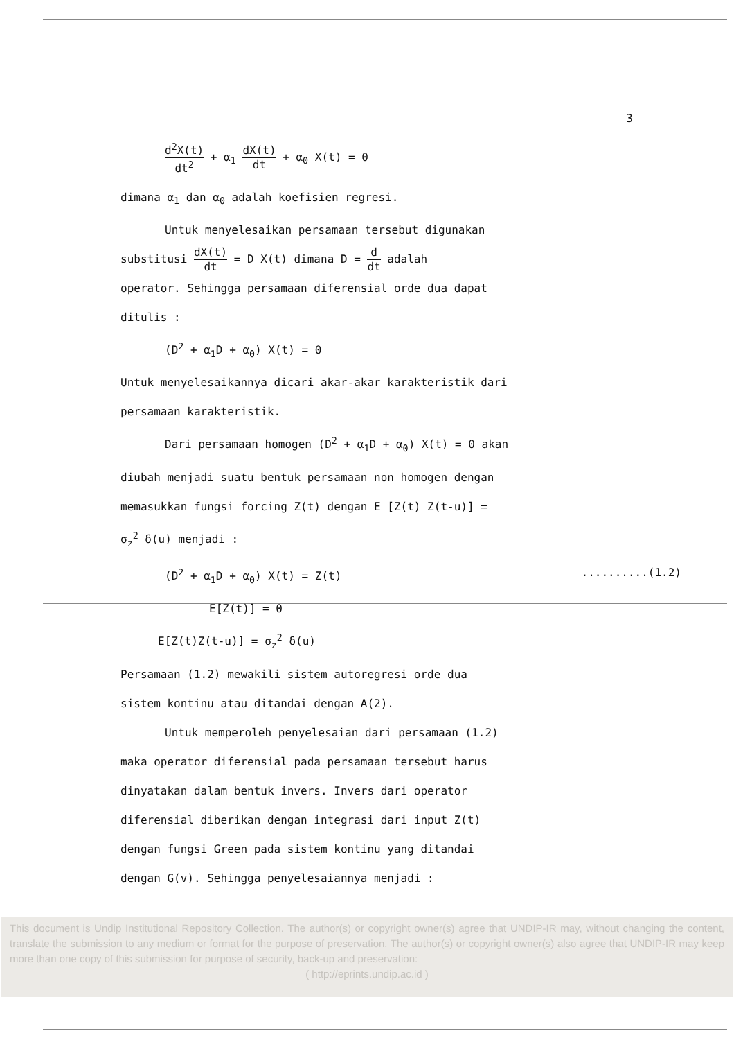3
d<sup>2</sup>X(t) dt<sup>2</sup> + α<sub>1</sub> dX(t) dt + α<sub>0</sub> X(t) = 0
dimana α<sub>1</sub> dan α<sub>0</sub> adalah koefisien regresi.
Untuk menyelesaikan persamaan tersebut digunakan
substitusi dX(t) dt = D X(t) dimana D = d dt adalah
operator. Sehingga persamaan diferensial orde dua dapat
ditulis :
(D<sup>2</sup> + α<sub>1</sub>D + α<sub>0</sub>) X(t) = 0
Untuk menyelesaikannya dicari akar-akar karakteristik dari
persamaan karakteristik.
Dari persamaan homogen (D<sup>2</sup> + α<sub>1</sub>D + α<sub>0</sub>) X(t) = 0 akan
diubah menjadi suatu bentuk persamaan non homogen dengan
memasukkan fungsi forcing Z(t) dengan E [Z(t) Z(t-u)] =
σ<sub>z</sub><sup>2</sup> δ(u) menjadi :
(D<sup>2</sup> + α<sub>1</sub>D + α<sub>0</sub>) X(t) = Z(t) ..........(1.2)
E[Z(t)] = 0
E[Z(t)Z(t-u)] = σ<sub>z</sub><sup>2</sup> δ(u)
Persamaan (1.2) mewakili sistem autoregresi orde dua
sistem kontinu atau ditandai dengan A(2).
Untuk memperoleh penyelesaian dari persamaan (1.2)
maka operator diferensial pada persamaan tersebut harus
dinyatakan dalam bentuk invers. Invers dari operator
diferensial diberikan dengan integrasi dari input Z(t)
dengan fungsi Green pada sistem kontinu yang ditandai
dengan G(v). Sehingga penyelesaiannya menjadi :
This document is Undip Institutional Repository Collection. The author(s) or copyright owner(s) agree that UNDIP-IR may, without changing the content, translate the submission to any medium or format for the purpose of preservation. The author(s) or copyright owner(s) also agree that UNDIP-IR may keep more than one copy of this submission for purpose of security, back-up and preservation:
( http://eprints.undip.ac.id )